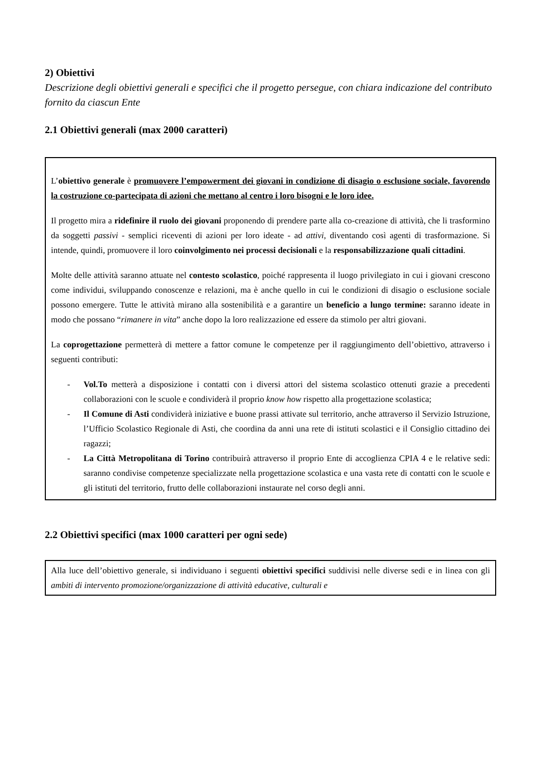2) Obiettivi
Descrizione degli obiettivi generali e specifici che il progetto persegue, con chiara indicazione del contributo fornito da ciascun Ente
2.1 Obiettivi generali (max 2000 caratteri)
L’obiettivo generale è promuovere l’empowerment dei giovani in condizione di disagio o esclusione sociale, favorendo la costruzione co-partecipata di azioni che mettano al centro i loro bisogni e le loro idee.
Il progetto mira a ridefinire il ruolo dei giovani proponendo di prendere parte alla co-creazione di attività, che li trasformino da soggetti passivi - semplici riceventi di azioni per loro ideate - ad attivi, diventando così agenti di trasformazione. Si intende, quindi, promuovere il loro coinvolgimento nei processi decisionali e la responsabilizzazione quali cittadini.
Molte delle attività saranno attuate nel contesto scolastico, poiché rappresenta il luogo privilegiato in cui i giovani crescono come individui, sviluppando conoscenze e relazioni, ma è anche quello in cui le condizioni di disagio o esclusione sociale possono emergere. Tutte le attività mirano alla sostenibilità e a garantire un beneficio a lungo termine: saranno ideate in modo che possano “rimanere in vita” anche dopo la loro realizzazione ed essere da stimolo per altri giovani.
La coprogettazione permetterà di mettere a fattor comune le competenze per il raggiungimento dell’obiettivo, attraverso i seguenti contributi:
- Vol.To metterà a disposizione i contatti con i diversi attori del sistema scolastico ottenuti grazie a precedenti collaborazioni con le scuole e condividerà il proprio know how rispetto alla progettazione scolastica;
- Il Comune di Asti condividerà iniziative e buone prassi attivate sul territorio, anche attraverso il Servizio Istruzione, l’Ufficio Scolastico Regionale di Asti, che coordina da anni una rete di istituti scolastici e il Consiglio cittadino dei ragazzi;
- La Città Metropolitana di Torino contribuirà attraverso il proprio Ente di accoglienza CPIA 4 e le relative sedi: saranno condivise competenze specializzate nella progettazione scolastica e una vasta rete di contatti con le scuole e gli istituti del territorio, frutto delle collaborazioni instaurate nel corso degli anni.
2.2 Obiettivi specifici (max 1000 caratteri per ogni sede)
Alla luce dell’obiettivo generale, si individuano i seguenti obiettivi specifici suddivisi nelle diverse sedi e in linea con gli ambiti di intervento promozione/organizzazione di attività educative, culturali e